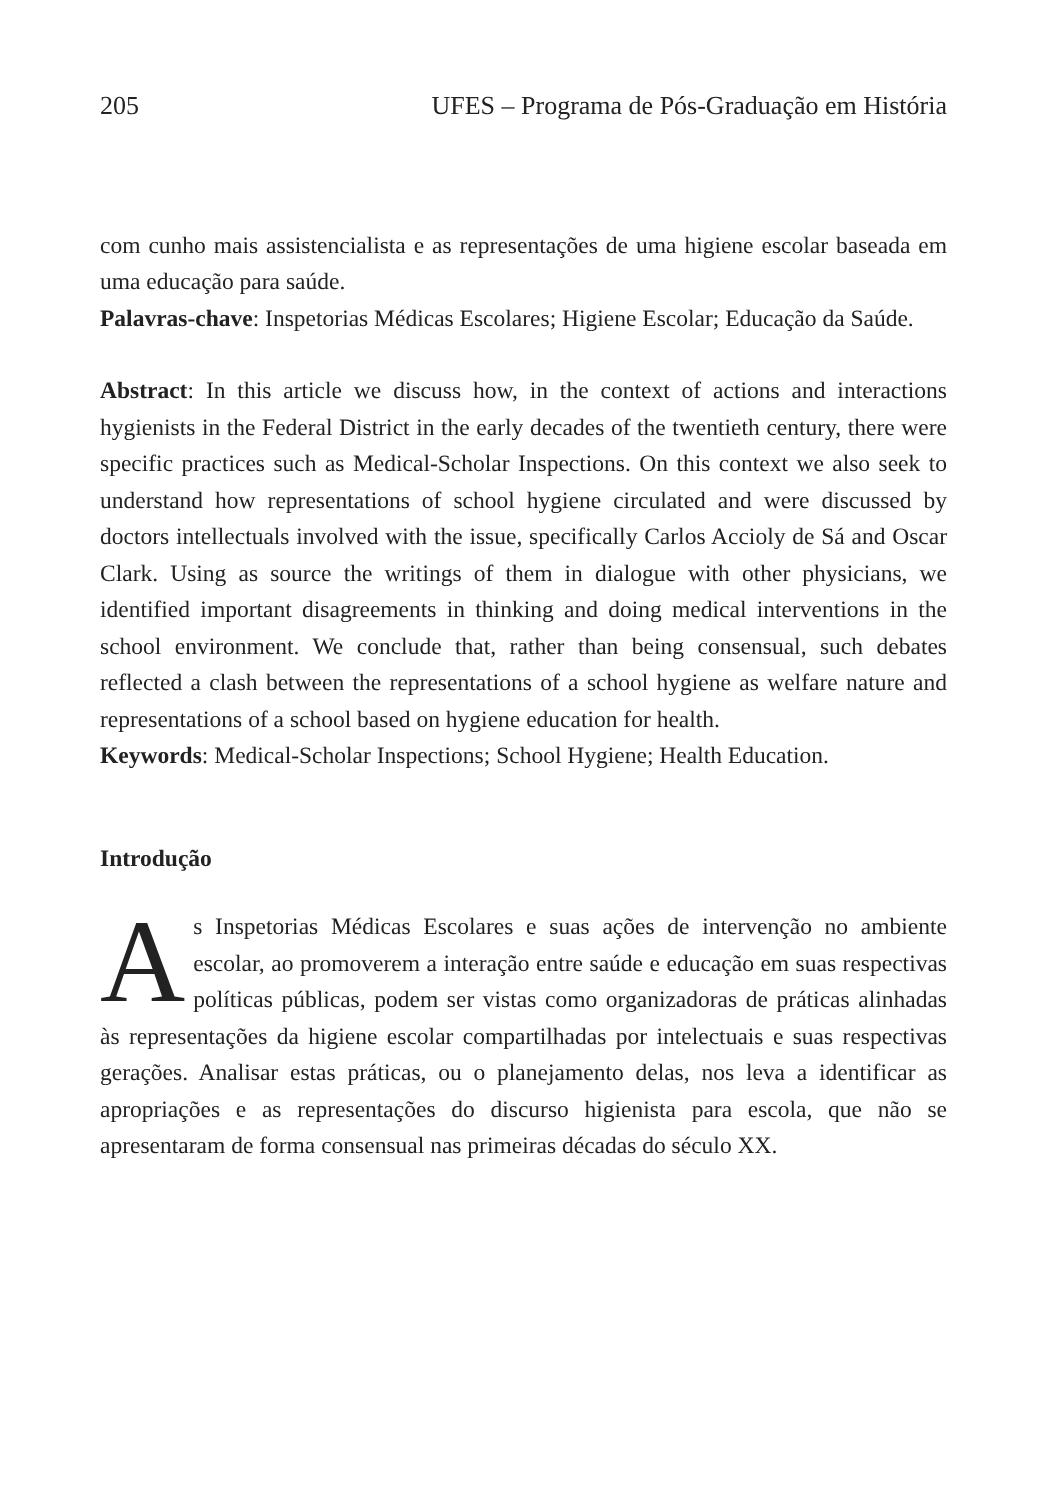205 UFES – Programa de Pós-Graduação em História
com cunho mais assistencialista e as representações de uma higiene escolar baseada em uma educação para saúde.
Palavras-chave: Inspetorias Médicas Escolares; Higiene Escolar; Educação da Saúde.
Abstract: In this article we discuss how, in the context of actions and interactions hygienists in the Federal District in the early decades of the twentieth century, there were specific practices such as Medical-Scholar Inspections. On this context we also seek to understand how representations of school hygiene circulated and were discussed by doctors intellectuals involved with the issue, specifically Carlos Accioly de Sá and Oscar Clark. Using as source the writings of them in dialogue with other physicians, we identified important disagreements in thinking and doing medical interventions in the school environment. We conclude that, rather than being consensual, such debates reflected a clash between the representations of a school hygiene as welfare nature and representations of a school based on hygiene education for health.
Keywords: Medical-Scholar Inspections; School Hygiene; Health Education.
Introdução
As Inspetorias Médicas Escolares e suas ações de intervenção no ambiente escolar, ao promoverem a interação entre saúde e educação em suas respectivas políticas públicas, podem ser vistas como organizadoras de práticas alinhadas às representações da higiene escolar compartilhadas por intelectuais e suas respectivas gerações. Analisar estas práticas, ou o planejamento delas, nos leva a identificar as apropriações e as representações do discurso higienista para escola, que não se apresentaram de forma consensual nas primeiras décadas do século XX.